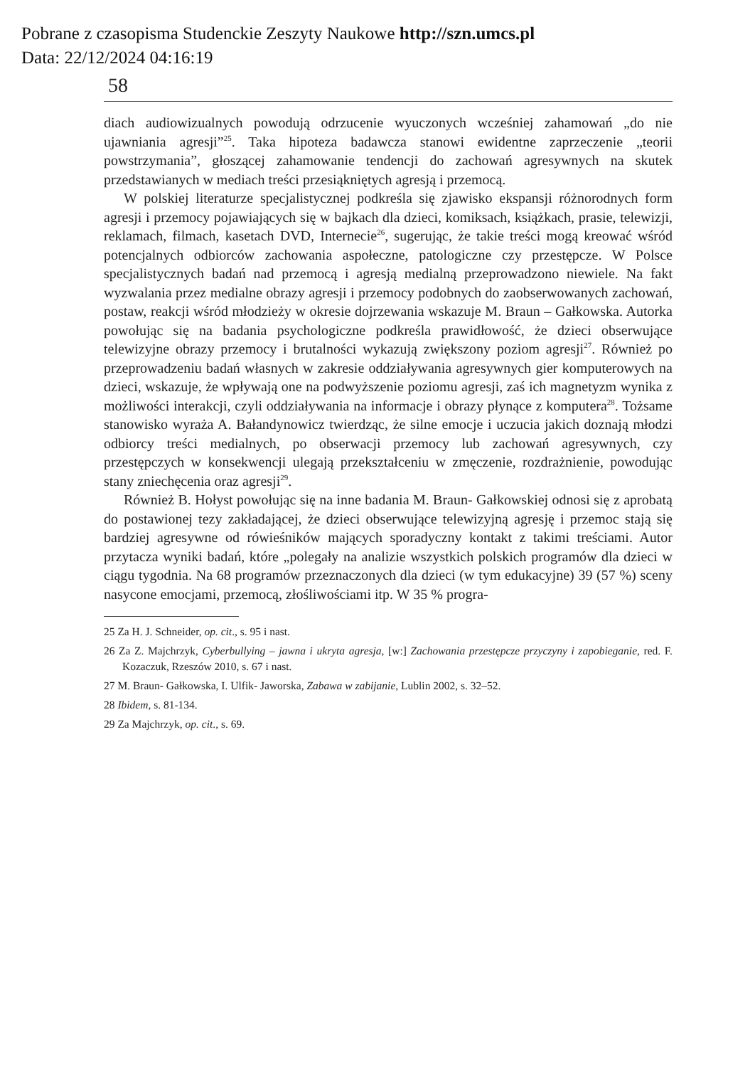Pobrane z czasopisma Studenckie Zeszyty Naukowe http://szn.umcs.pl
Data: 22/12/2024 04:16:19
58
diach audiowizualnych powodują odrzucenie wyuczonych wcześniej zahamowań „do nie ujawniania agresji”<sup>25</sup>. Taka hipoteza badawcza stanowi ewidentne zaprzeczenie „teorii powstrzymania”, głoszącej zahamowanie tendencji do zachowań agresywnych na skutek przedstawianych w mediach treści przesiąkniętych agresją i przemocą.
W polskiej literaturze specjalistycznej podkreśla się zjawisko ekspansji różnorodnych form agresji i przemocy pojawiających się w bajkach dla dzieci, komiksach, książkach, prasie, telewizji, reklamach, filmach, kasetach DVD, Internecie<sup>26</sup>, sugerując, że takie treści mogą kreować wśród potencjalnych odbiorców zachowania aspołeczne, patologiczne czy przestępcze. W Polsce specjalistycznych badań nad przemocą i agresją medialną przeprowadzono niewiele. Na fakt wyzwalania przez medialne obrazy agresji i przemocy podobnych do zaobserwowanych zachowań, postaw, reakcji wśród młodzieży w okresie dojrzewania wskazuje M. Braun – Gałkowska. Autorka powołując się na badania psychologiczne podkreśla prawidłowość, że dzieci obserwujące telewizyjne obrazy przemocy i brutalności wykazują zwiększony poziom agresji<sup>27</sup>. Również po przeprowadzeniu badań własnych w zakresie oddziaływania agresywnych gier komputerowych na dzieci, wskazuje, że wpływają one na podwyższenie poziomu agresji, zaś ich magnetyzm wynika z możliwości interakcji, czyli oddziaływania na informacje i obrazy płynące z komputera<sup>28</sup>. Tożsame stanowisko wyraża A. Bałandynowicz twierdząc, że silne emocje i uczucia jakich doznają młodzi odbiorcy treści medialnych, po obserwacji przemocy lub zachowań agresywnych, czy przestępczych w konsekwencji ulegają przekształceniu w zmęczenie, rozdrażnienie, powodując stany zniechęcenia oraz agresji<sup>29</sup>.
Również B. Hołyst powołując się na inne badania M. Braun- Gałkowskiej odnosi się z aprobatą do postawionej tezy zakładającej, że dzieci obserwujące telewizyjną agresję i przemoc stają się bardziej agresywne od rówieśników mających sporadyczny kontakt z takimi treściami. Autor przytacza wyniki badań, które „polegały na analizie wszystkich polskich programów dla dzieci w ciągu tygodnia. Na 68 programów przeznaczonych dla dzieci (w tym edukacyjne) 39 (57 %) sceny nasycone emocjami, przemocą, złośliwościami itp. W 35 % progra-
25 Za H. J. Schneider, op. cit., s. 95 i nast.
26 Za Z. Majchrzyk, Cyberbullying – jawna i ukryta agresja, [w:] Zachowania przestępcze przyczyny i zapobieganie, red. F. Kozaczuk, Rzeszów 2010, s. 67 i nast.
27 M. Braun- Gałkowska, I. Ulfik- Jaworska, Zabawa w zabijanie, Lublin 2002, s. 32–52.
28 Ibidem, s. 81-134.
29 Za Majchrzyk, op. cit., s. 69.